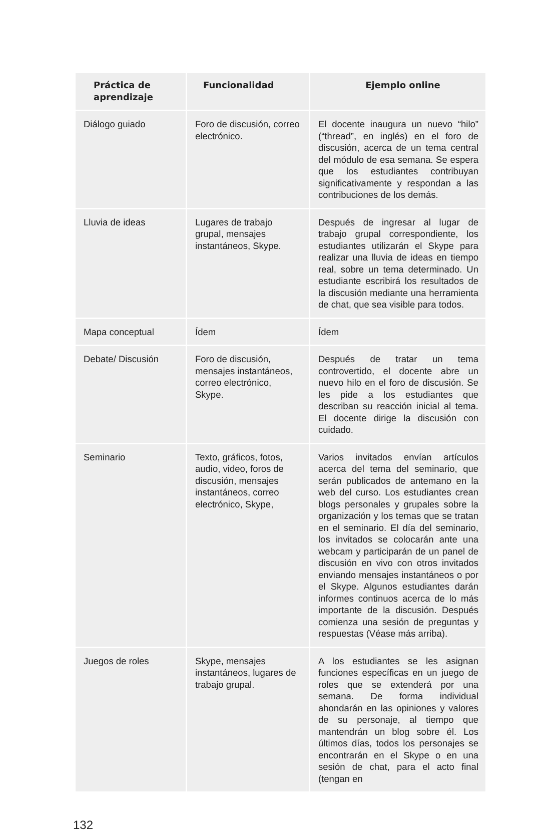| Práctica de aprendizaje | Funcionalidad | Ejemplo online |
| --- | --- | --- |
| Diálogo guiado | Foro de discusión, correo electrónico. | El docente inaugura un nuevo “hilo” (“thread”, en inglés) en el foro de discusión, acerca de un tema central del módulo de esa semana. Se espera que los estudiantes contribuyan significativamente y respondan a las contribuciones de los demás. |
| Lluvia de ideas | Lugares de trabajo grupal, mensajes instantáneos, Skype. | Después de ingresar al lugar de trabajo grupal correspondiente, los estudiantes utilizarán el Skype para realizar una lluvia de ideas en tiempo real, sobre un tema determinado. Un estudiante escribirá los resultados de la discusión mediante una herramienta de chat, que sea visible para todos. |
| Mapa conceptual | Ídem | Ídem |
| Debate/ Discusión | Foro de discusión, mensajes instantáneos, correo electrónico, Skype. | Después de tratar un tema controvertido, el docente abre un nuevo hilo en el foro de discusión. Se les pide a los estudiantes que describan su reacción inicial al tema. El docente dirige la discusión con cuidado. |
| Seminario | Texto, gráficos, fotos, audio, video, foros de discusión, mensajes instantáneos, correo electrónico, Skype, | Varios invitados envían artículos acerca del tema del seminario, que serán publicados de antemano en la web del curso. Los estudiantes crean blogs personales y grupales sobre la organización y los temas que se tratan en el seminario. El día del seminario, los invitados se colocarán ante una webcam y participarán de un panel de discusión en vivo con otros invitados enviando mensajes instantáneos o por el Skype. Algunos estudiantes darán informes continuos acerca de lo más importante de la discusión. Después comienza una sesión de preguntas y respuestas (Véase más arriba). |
| Juegos de roles | Skype, mensajes instantáneos, lugares de trabajo grupal. | A los estudiantes se les asignan funciones específicas en un juego de roles que se extenderá por una semana. De forma individual ahondarán en las opiniones y valores de su personaje, al tiempo que mantendrán un blog sobre él. Los últimos días, todos los personajes se encontrarán en el Skype o en una sesión de chat, para el acto final (tengan en |
132